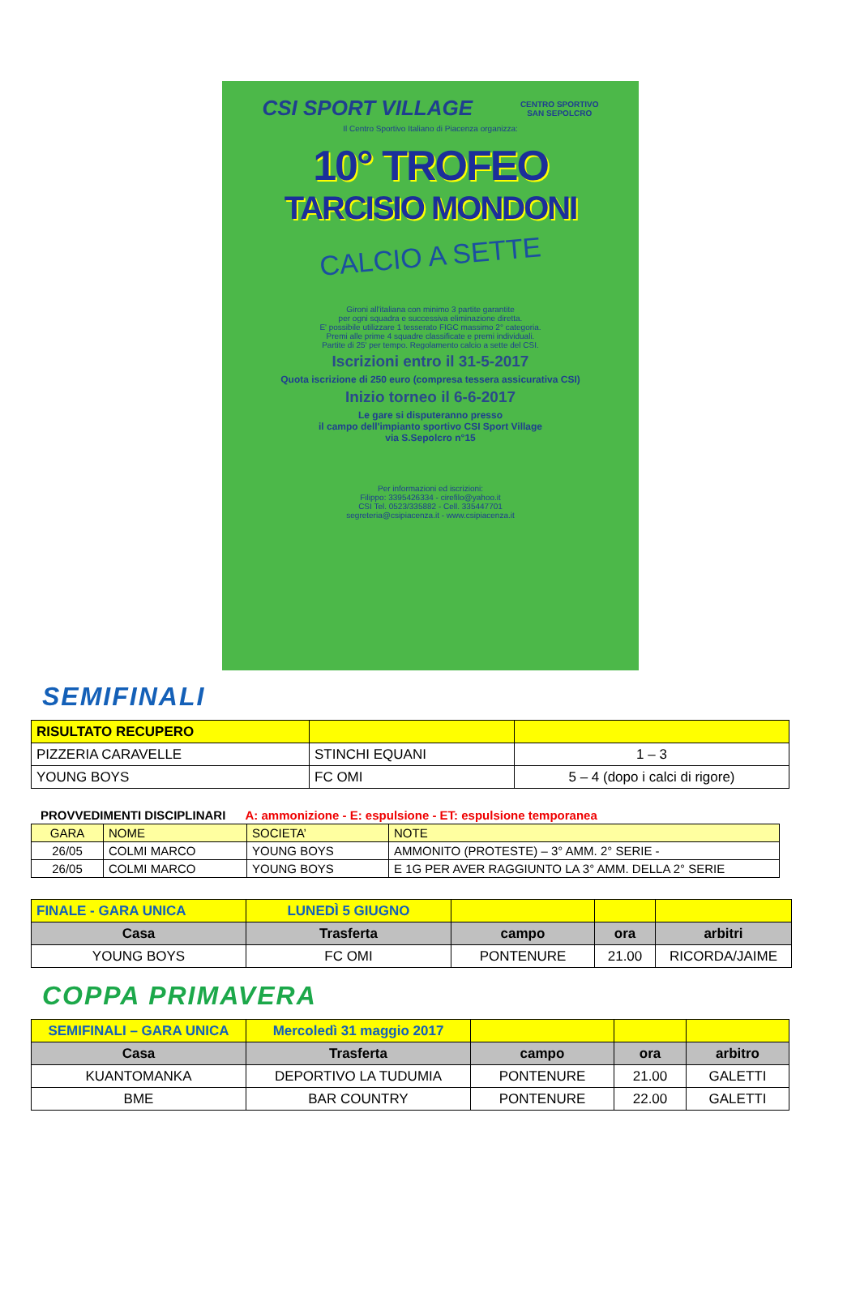CSI SPORT VILLAGE
CENTRO SPORTIVO
SAN SEPOLCRO
Il Centro Sportivo Italiano di Piacenza organizza:
10° TROFEO
TARCISIO MONDONI
CALCIO A SETTE
Gironi all'italiana con minimo 3 partite garantite
per ogni squadra e successiva eliminazione diretta.
E' possibile utilizzare 1 tesserato FIGC massimo 2° categoria.
Premi alle prime 4 squadre classificate e premi individuali.
Partite di 25' per tempo. Regolamento calcio a sette del CSI.
Iscrizioni entro il 31-5-2017
Quota iscrizione di 250 euro (compresa tessera assicurativa CSI)
Inizio torneo il 6-6-2017
Le gare si disputeranno presso
il campo dell'impianto sportivo CSI Sport Village
via S.Sepolcro n°15
Per informazioni ed iscrizioni:
Filippo: 3395426334 - cirefilo@yahoo.it
CSI Tel. 0523/335882 - Cell. 335447701
segreteria@csipiacenza.it - www.csipiacenza.it
SEMIFINALI
| RISULTATO RECUPERO | | |
| PIZZERIA CARAVELLE | STINCHI EQUANI | 1 – 3 |
| YOUNG BOYS | FC OMI | 5 – 4 (dopo i calci di rigore) |
PROVVEDIMENTI DISCIPLINARI A: ammonizione - E: espulsione - ET: espulsione temporanea
| GARA | NOME | SOCIETA’ | NOTE |
| 26/05 | COLMI MARCO | YOUNG BOYS | AMMONITO (PROTESTE) – 3° AMM. 2° SERIE - |
| 26/05 | COLMI MARCO | YOUNG BOYS | E 1G PER AVER RAGGIUNTO LA 3° AMM. DELLA 2° SERIE |
| FINALE - GARA UNICA | LUNEDÌ 5 GIUGNO | | | |
| Casa | Trasferta | campo | ora | arbitri |
| YOUNG BOYS | FC OMI | PONTENURE | 21.00 | RICORDA/JAIME |
COPPA PRIMAVERA
| SEMIFINALI – GARA UNICA | Mercoledì 31 maggio 2017 | | | |
| Casa | Trasferta | campo | ora | arbitro |
| KUANTOMANKA | DEPORTIVO LA TUDUMIA | PONTENURE | 21.00 | GALETTI |
| BME | BAR COUNTRY | PONTENURE | 22.00 | GALETTI |